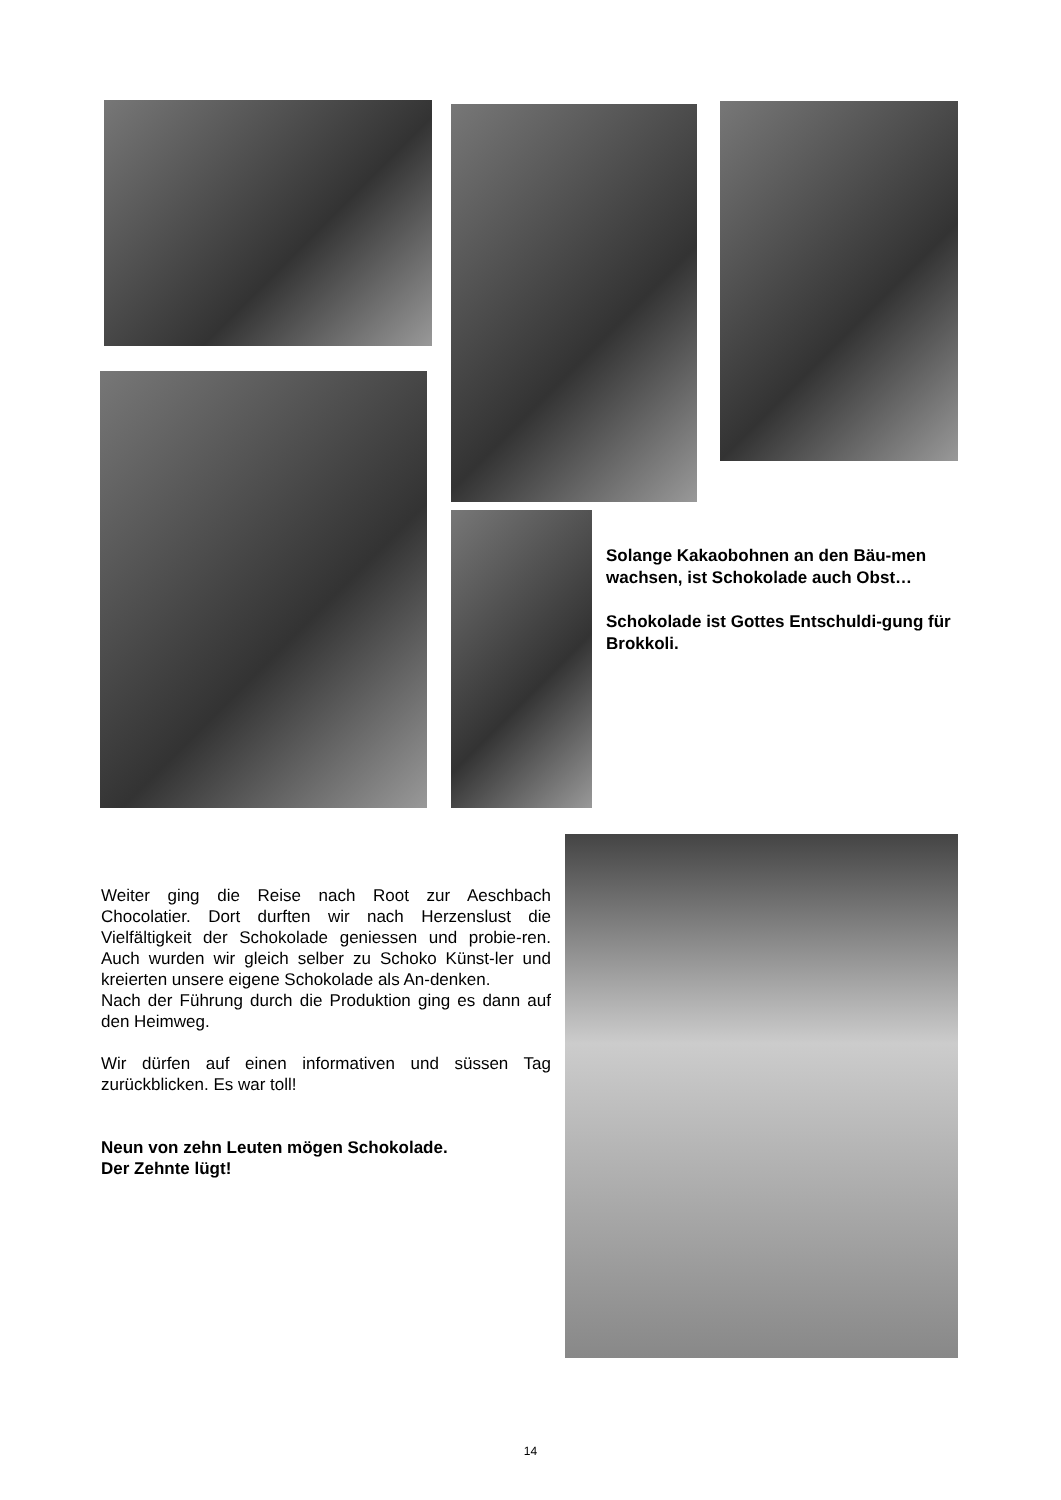Solange Kakaobohnen an den Bäu-men wachsen, ist Schokolade auch Obst…
Schokolade ist Gottes Entschuldi-gung für Brokkoli.
Weiter ging die Reise nach Root zur Aeschbach Chocolatier. Dort durften wir nach Herzenslust die Vielfältigkeit der Schokolade geniessen und probie-ren. Auch wurden wir gleich selber zu Schoko Künst-ler und kreierten unsere eigene Schokolade als An-denken.
Nach der Führung durch die Produktion ging es dann auf den Heimweg.
Wir dürfen auf einen informativen und süssen Tag zurückblicken. Es war toll!
Neun von zehn Leuten mögen Schokolade.
Der Zehnte lügt!
14